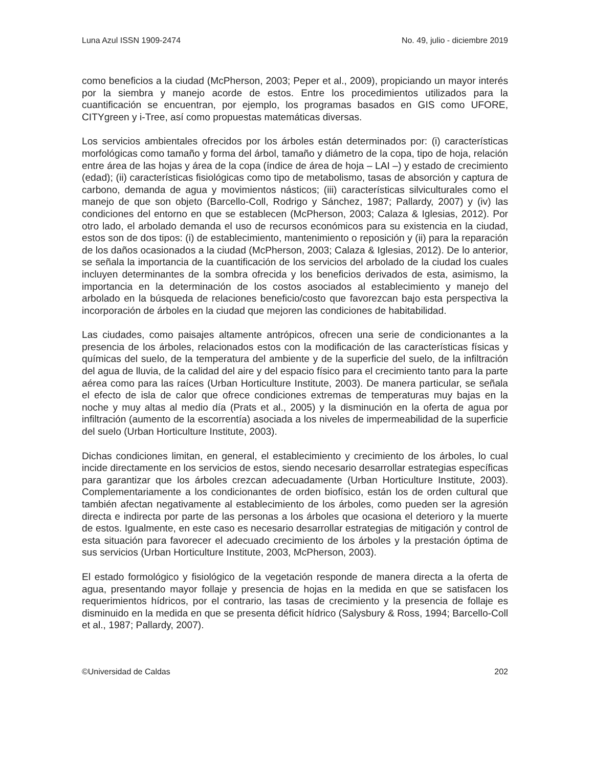Luna Azul ISSN 1909-2474 No. 49, julio - diciembre 2019
como beneficios a la ciudad (McPherson, 2003; Peper et al., 2009), propiciando un mayor interés por la siembra y manejo acorde de estos. Entre los procedimientos utilizados para la cuantificación se encuentran, por ejemplo, los programas basados en GIS como UFORE, CITYgreen y i-Tree, así como propuestas matemáticas diversas.
Los servicios ambientales ofrecidos por los árboles están determinados por: (i) características morfológicas como tamaño y forma del árbol, tamaño y diámetro de la copa, tipo de hoja, relación entre área de las hojas y área de la copa (índice de área de hoja – LAI –) y estado de crecimiento (edad); (ii) características fisiológicas como tipo de metabolismo, tasas de absorción y captura de carbono, demanda de agua y movimientos násticos; (iii) características silviculturales como el manejo de que son objeto (Barcello-Coll, Rodrigo y Sánchez, 1987; Pallardy, 2007) y (iv) las condiciones del entorno en que se establecen (McPherson, 2003; Calaza & Iglesias, 2012). Por otro lado, el arbolado demanda el uso de recursos económicos para su existencia en la ciudad, estos son de dos tipos: (i) de establecimiento, mantenimiento o reposición y (ii) para la reparación de los daños ocasionados a la ciudad (McPherson, 2003; Calaza & Iglesias, 2012). De lo anterior, se señala la importancia de la cuantificación de los servicios del arbolado de la ciudad los cuales incluyen determinantes de la sombra ofrecida y los beneficios derivados de esta, asimismo, la importancia en la determinación de los costos asociados al establecimiento y manejo del arbolado en la búsqueda de relaciones beneficio/costo que favorezcan bajo esta perspectiva la incorporación de árboles en la ciudad que mejoren las condiciones de habitabilidad.
Las ciudades, como paisajes altamente antrópicos, ofrecen una serie de condicionantes a la presencia de los árboles, relacionados estos con la modificación de las características físicas y químicas del suelo, de la temperatura del ambiente y de la superficie del suelo, de la infiltración del agua de lluvia, de la calidad del aire y del espacio físico para el crecimiento tanto para la parte aérea como para las raíces (Urban Horticulture Institute, 2003). De manera particular, se señala el efecto de isla de calor que ofrece condiciones extremas de temperaturas muy bajas en la noche y muy altas al medio día (Prats et al., 2005) y la disminución en la oferta de agua por infiltración (aumento de la escorrentía) asociada a los niveles de impermeabilidad de la superficie del suelo (Urban Horticulture Institute, 2003).
Dichas condiciones limitan, en general, el establecimiento y crecimiento de los árboles, lo cual incide directamente en los servicios de estos, siendo necesario desarrollar estrategias específicas para garantizar que los árboles crezcan adecuadamente (Urban Horticulture Institute, 2003). Complementariamente a los condicionantes de orden biofísico, están los de orden cultural que también afectan negativamente al establecimiento de los árboles, como pueden ser la agresión directa e indirecta por parte de las personas a los árboles que ocasiona el deterioro y la muerte de estos. Igualmente, en este caso es necesario desarrollar estrategias de mitigación y control de esta situación para favorecer el adecuado crecimiento de los árboles y la prestación óptima de sus servicios (Urban Horticulture Institute, 2003, McPherson, 2003).
El estado formológico y fisiológico de la vegetación responde de manera directa a la oferta de agua, presentando mayor follaje y presencia de hojas en la medida en que se satisfacen los requerimientos hídricos, por el contrario, las tasas de crecimiento y la presencia de follaje es disminuido en la medida en que se presenta déficit hídrico (Salysbury & Ross, 1994; Barcello-Coll et al., 1987; Pallardy, 2007).
©Universidad de Caldas 202